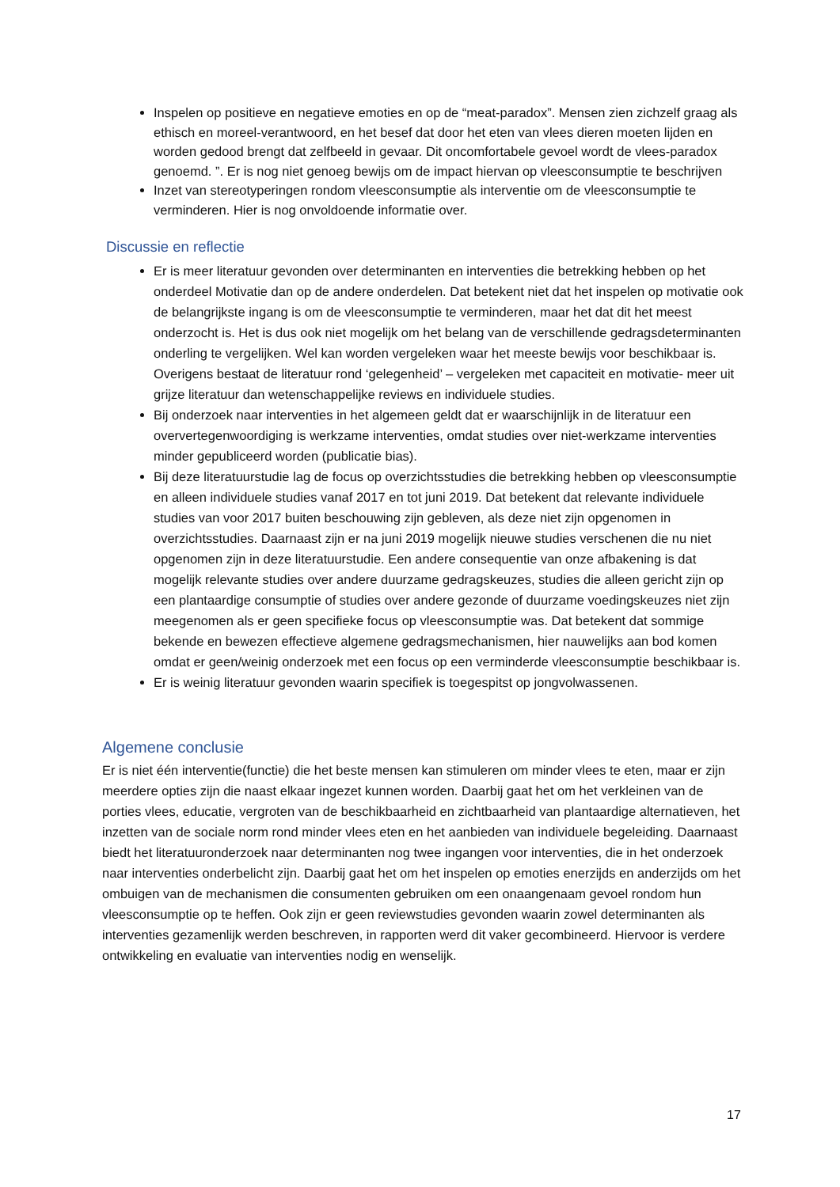Inspelen op positieve en negatieve emoties en op de “meat-paradox”. Mensen zien zichzelf graag als ethisch en moreel-verantwoord, en het besef dat door het eten van vlees dieren moeten lijden en worden gedood brengt dat zelfbeeld in gevaar. Dit oncomfortabele gevoel wordt de vlees-paradox genoemd. ”. Er is nog niet genoeg bewijs om de impact hiervan op vleesconsumptie te beschrijven
Inzet van stereotyperingen rondom vleesconsumptie als interventie om de vleesconsumptie te verminderen. Hier is nog onvoldoende informatie over.
Discussie en reflectie
Er is meer literatuur gevonden over determinanten en interventies die betrekking hebben op het onderdeel Motivatie dan op de andere onderdelen. Dat betekent niet dat het inspelen op motivatie ook de belangrijkste ingang is om de vleesconsumptie te verminderen, maar het dat dit het meest onderzocht is. Het is dus ook niet mogelijk om het belang van de verschillende gedragsdeterminanten onderling te vergelijken. Wel kan worden vergeleken waar het meeste bewijs voor beschikbaar is. Overigens bestaat de literatuur rond ‘gelegenheid’ – vergeleken met capaciteit en motivatie- meer uit grijze literatuur dan wetenschappelijke reviews en individuele studies.
Bij onderzoek naar interventies in het algemeen geldt dat er waarschijnlijk in de literatuur een oververtegenwoordiging is werkzame interventies, omdat studies over niet-werkzame interventies minder gepubliceerd worden (publicatie bias).
Bij deze literatuurstudie lag de focus op overzichtsstudies die betrekking hebben op vleesconsumptie en alleen individuele studies vanaf 2017 en tot juni 2019. Dat betekent dat relevante individuele studies van voor 2017 buiten beschouwing zijn gebleven, als deze niet zijn opgenomen in overzichtsstudies. Daarnaast zijn er na juni 2019 mogelijk nieuwe studies verschenen die nu niet opgenomen zijn in deze literatuurstudie. Een andere consequentie van onze afbakening is dat mogelijk relevante studies over andere duurzame gedragskeuzes, studies die alleen gericht zijn op een plantaardige consumptie of studies over andere gezonde of duurzame voedingskeuzes niet zijn meegenomen als er geen specifieke focus op vleesconsumptie was. Dat betekent dat sommige bekende en bewezen effectieve algemene gedragsmechanismen, hier nauwelijks aan bod komen omdat er geen/weinig onderzoek met een focus op een verminderde vleesconsumptie beschikbaar is.
Er is weinig literatuur gevonden waarin specifiek is toegespitst op jongvolwassenen.
Algemene conclusie
Er is niet één interventie(functie) die het beste mensen kan stimuleren om minder vlees te eten, maar er zijn meerdere opties zijn die naast elkaar ingezet kunnen worden. Daarbij gaat het om het verkleinen van de porties vlees, educatie, vergroten van de beschikbaarheid en zichtbaarheid van plantaardige alternatieven, het inzetten van de sociale norm rond minder vlees eten en het aanbieden van individuele begeleiding. Daarnaast biedt het literatuuronderzoek naar determinanten nog twee ingangen voor interventies, die in het onderzoek naar interventies onderbelicht zijn. Daarbij gaat het om het inspelen op emoties enerzijds en anderzijds om het ombuigen van de mechanismen die consumenten gebruiken om een onaangenaam gevoel rondom hun vleesconsumptie op te heffen. Ook zijn er geen reviewstudies gevonden waarin zowel determinanten als interventies gezamenlijk werden beschreven, in rapporten werd dit vaker gecombineerd. Hiervoor is verdere ontwikkeling en evaluatie van interventies nodig en wenselijk.
17